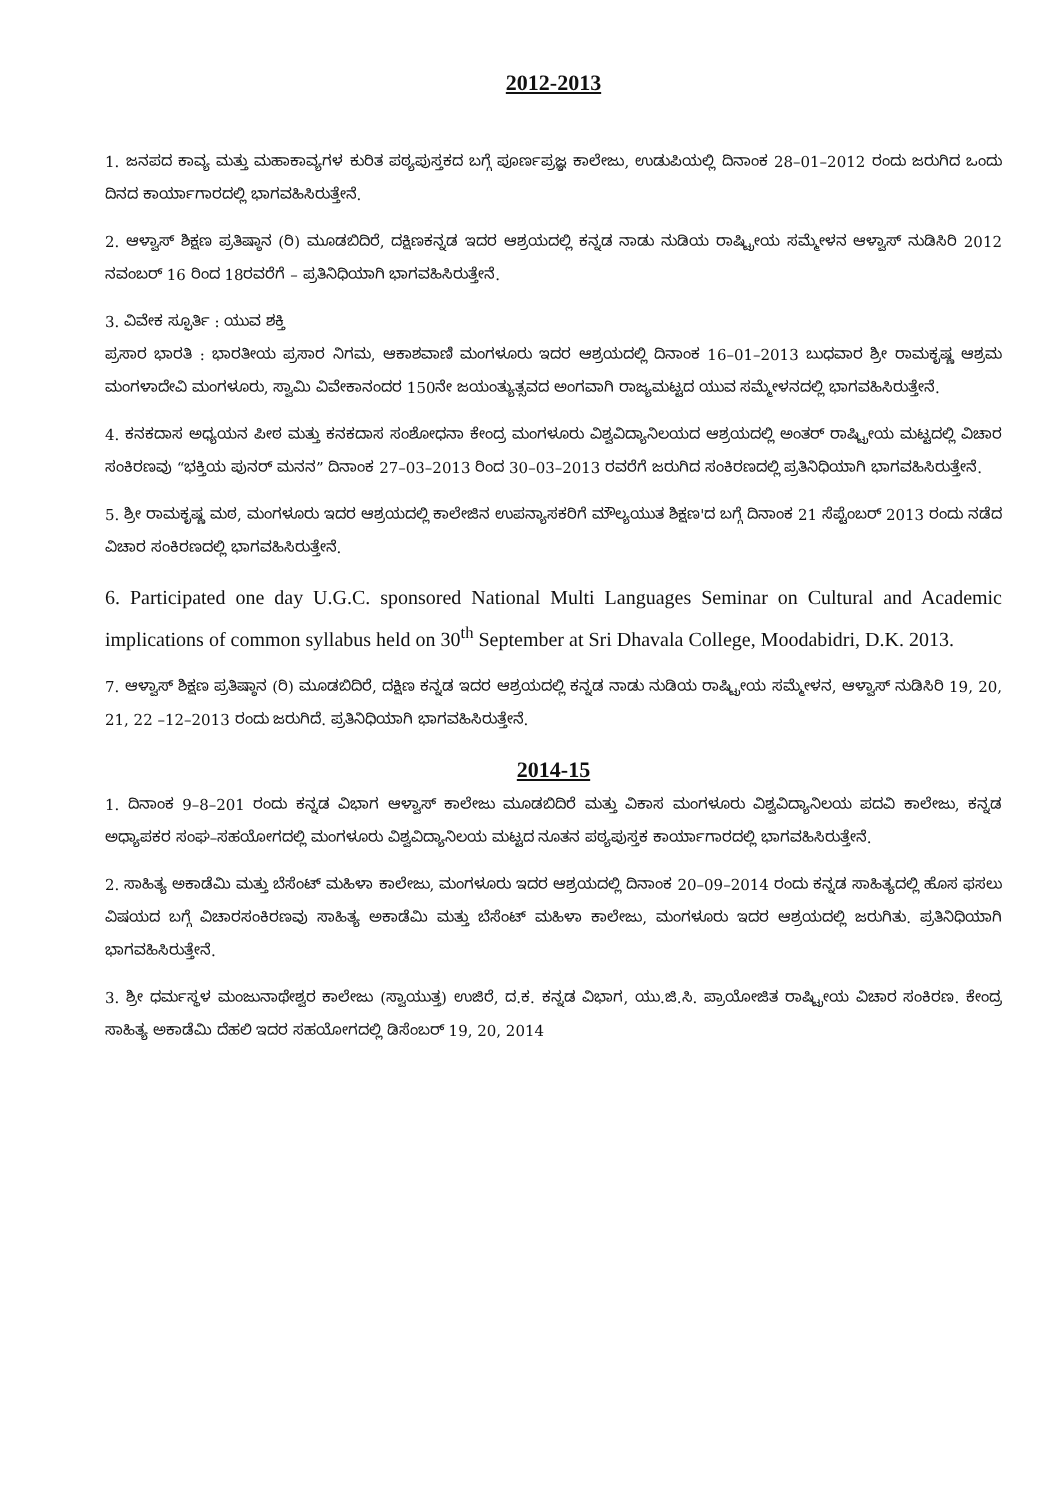2012-2013
1. ಜನಪದ ಕಾವ್ಯ ಮತ್ತು ಮಹಾಕಾವ್ಯಗಳ ಕುರಿತ ಪಠ್ಯಪುಸ್ತಕದ ಬಗ್ಗೆ ಪೂರ್ಣಪ್ರಜ್ಞ ಕಾಲೇಜು, ಉಡುಪಿಯಲ್ಲಿ ದಿನಾಂಕ 28–01–2012 ರಂದು ಜರುಗಿದ ಒಂದು ದಿನದ ಕಾರ್ಯಾಗಾರದಲ್ಲಿ ಭಾಗವಹಿಸಿರುತ್ತೇನೆ.
2. ಆಳ್ವಾಸ್ ಶಿಕ್ಷಣ ಪ್ರತಿಷ್ಠಾನ (ರಿ) ಮೂಡಬಿದಿರೆ, ದಕ್ಷಿಣಕನ್ನಡ ಇದರ ಆಶ್ರಯದಲ್ಲಿ ಕನ್ನಡ ನಾಡು ನುಡಿಯ ರಾಷ್ಟ್ರೀಯ ಸಮ್ಮೇಳನ ಆಳ್ವಾಸ್ ನುಡಿಸಿರಿ 2012 ನವಂಬರ್ 16 ರಿಂದ 18ರವರೆಗೆ – ಪ್ರತಿನಿಧಿಯಾಗಿ ಭಾಗವಹಿಸಿರುತ್ತೇನೆ.
3. ವಿವೇಕ ಸ್ಫೂರ್ತಿ : ಯುವ ಶಕ್ತಿ
ಪ್ರಸಾರ ಭಾರತಿ : ಭಾರತೀಯ ಪ್ರಸಾರ ನಿಗಮ, ಆಕಾಶವಾಣಿ ಮಂಗಳೂರು ಇದರ ಆಶ್ರಯದಲ್ಲಿ ದಿನಾಂಕ 16–01–2013 ಬುಧವಾರ ಶ್ರೀ ರಾಮಕೃಷ್ಣ ಆಶ್ರಮ ಮಂಗಳಾದೇವಿ ಮಂಗಳೂರು, ಸ್ವಾಮಿ ವಿವೇಕಾನಂದರ 150ನೇ ಜಯಂತ್ಯುತ್ಸವದ ಅಂಗವಾಗಿ ರಾಜ್ಯಮಟ್ಟದ ಯುವ ಸಮ್ಮೇಳನದಲ್ಲಿ ಭಾಗವಹಿಸಿರುತ್ತೇನೆ.
4. ಕನಕದಾಸ ಅಧ್ಯಯನ ಪೀಠ ಮತ್ತು ಕನಕದಾಸ ಸಂಶೋಧನಾ ಕೇಂದ್ರ ಮಂಗಳೂರು ವಿಶ್ವವಿದ್ಯಾನಿಲಯದ ಆಶ್ರಯದಲ್ಲಿ ಅಂತರ್ ರಾಷ್ಟ್ರೀಯ ಮಟ್ಟದಲ್ಲಿ ವಿಚಾರ ಸಂಕಿರಣವು “ಭಕ್ತಿಯ ಪುನರ್ ಮನನ” ದಿನಾಂಕ 27–03–2013 ರಿಂದ 30–03–2013 ರವರೆಗೆ ಜರುಗಿದ ಸಂಕಿರಣದಲ್ಲಿ ಪ್ರತಿನಿಧಿಯಾಗಿ ಭಾಗವಹಿಸಿರುತ್ತೇನೆ.
5. ಶ್ರೀ ರಾಮಕೃಷ್ಣ ಮಠ, ಮಂಗಳೂರು ಇದರ ಆಶ್ರಯದಲ್ಲಿ ಕಾಲೇಜಿನ ಉಪನ್ಯಾಸಕರಿಗೆ ಮೌಲ್ಯಯುತ ಶಿಕ್ಷಣ'ದ ಬಗ್ಗೆ ದಿನಾಂಕ 21 ಸೆಪ್ಟೆಂಬರ್ 2013 ರಂದು ನಡೆದ ವಿಚಾರ ಸಂಕಿರಣದಲ್ಲಿ ಭಾಗವಹಿಸಿರುತ್ತೇನೆ.
6. Participated one day U.G.C. sponsored National Multi Languages Seminar on Cultural and Academic implications of common syllabus held on 30<sup>th</sup> September at Sri Dhavala College, Moodabidri, D.K. 2013.
7. ಆಳ್ವಾಸ್ ಶಿಕ್ಷಣ ಪ್ರತಿಷ್ಠಾನ (ರಿ) ಮೂಡಬಿದಿರೆ, ದಕ್ಷಿಣ ಕನ್ನಡ ಇದರ ಆಶ್ರಯದಲ್ಲಿ ಕನ್ನಡ ನಾಡು ನುಡಿಯ ರಾಷ್ಟ್ರೀಯ ಸಮ್ಮೇಳನ, ಆಳ್ವಾಸ್ ನುಡಿಸಿರಿ 19, 20, 21, 22 –12–2013 ರಂದು ಜರುಗಿದೆ. ಪ್ರತಿನಿಧಿಯಾಗಿ ಭಾಗವಹಿಸಿರುತ್ತೇನೆ.
2014-15
1. ದಿನಾಂಕ 9–8–201 ರಂದು ಕನ್ನಡ ವಿಭಾಗ ಆಳ್ವಾಸ್ ಕಾಲೇಜು ಮೂಡಬಿದಿರೆ ಮತ್ತು ವಿಕಾಸ ಮಂಗಳೂರು ವಿಶ್ವವಿದ್ಯಾನಿಲಯ ಪದವಿ ಕಾಲೇಜು, ಕನ್ನಡ ಅಧ್ಯಾಪಕರ ಸಂಘ–ಸಹಯೋಗದಲ್ಲಿ ಮಂಗಳೂರು ವಿಶ್ವವಿದ್ಯಾನಿಲಯ ಮಟ್ಟದ ನೂತನ ಪಠ್ಯಪುಸ್ತಕ ಕಾರ್ಯಾಗಾರದಲ್ಲಿ ಭಾಗವಹಿಸಿರುತ್ತೇನೆ.
2. ಸಾಹಿತ್ಯ ಅಕಾಡೆಮಿ ಮತ್ತು ಬೆಸೆಂಟ್ ಮಹಿಳಾ ಕಾಲೇಜು, ಮಂಗಳೂರು ಇದರ ಆಶ್ರಯದಲ್ಲಿ ದಿನಾಂಕ 20–09–2014 ರಂದು ಕನ್ನಡ ಸಾಹಿತ್ಯದಲ್ಲಿ ಹೊಸ ಫಸಲು ವಿಷಯದ ಬಗ್ಗೆ ವಿಚಾರಸಂಕಿರಣವು ಸಾಹಿತ್ಯ ಅಕಾಡೆಮಿ ಮತ್ತು ಬೆಸೆಂಟ್ ಮಹಿಳಾ ಕಾಲೇಜು, ಮಂಗಳೂರು ಇದರ ಆಶ್ರಯದಲ್ಲಿ ಜರುಗಿತು. ಪ್ರತಿನಿಧಿಯಾಗಿ ಭಾಗವಹಿಸಿರುತ್ತೇನೆ.
3. ಶ್ರೀ ಧರ್ಮಸ್ಥಳ ಮಂಜುನಾಥೇಶ್ವರ ಕಾಲೇಜು (ಸ್ವಾಯುತ್ತ) ಉಜಿರೆ, ದ.ಕ. ಕನ್ನಡ ವಿಭಾಗ, ಯು.ಜಿ.ಸಿ. ಪ್ರಾಯೋಜಿತ ರಾಷ್ಟ್ರೀಯ ವಿಚಾರ ಸಂಕಿರಣ. ಕೇಂದ್ರ ಸಾಹಿತ್ಯ ಅಕಾಡೆಮಿ ದೆಹಲಿ ಇದರ ಸಹಯೋಗದಲ್ಲಿ ಡಿಸೆಂಬರ್ 19, 20, 2014